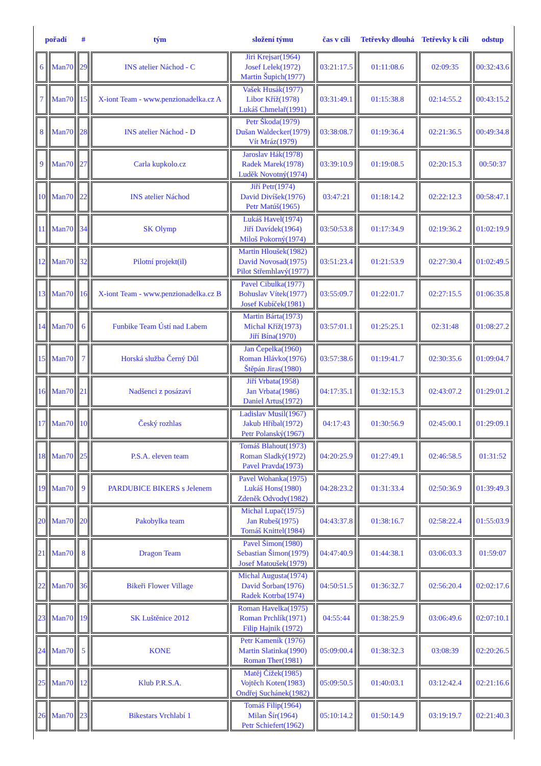| pořadí | | # | tým | složení týmu | čas v cíli | Tetřevky dlouhá | Tetřevky k cíli | odstup |
| --- | --- | --- | --- | --- | --- | --- | --- | --- |
| 6 | Man70 | 29 | INS atelier Náchod - C | Jiri Krejsar(1964) Josef Lelek(1972) Martin Šupich(1977) | 03:21:17.5 | 01:11:08.6 | 02:09:35 | 00:32:43.6 |
| 7 | Man70 | 15 | X-iont Team - www.penzionadelka.cz A | Vašek Husák(1977) Libor Kříž(1978) Lukáš Chmelař(1991) | 03:31:49.1 | 01:15:38.8 | 02:14:55.2 | 00:43:15.2 |
| 8 | Man70 | 28 | INS atelier Náchod - D | Petr Škoda(1979) Dušan Waldecker(1979) Vít Mráz(1979) | 03:38:08.7 | 01:19:36.4 | 02:21:36.5 | 00:49:34.8 |
| 9 | Man70 | 27 | Carla kupkolo.cz | Jaroslav Hák(1978) Radek Marek(1978) Luděk Novotný(1974) | 03:39:10.9 | 01:19:08.5 | 02:20:15.3 | 00:50:37 |
| 10 | Man70 | 22 | INS atelier Náchod | Jiří Petr(1974) David Divíšek(1976) Petr Matúš(1965) | 03:47:21 | 01:18:14.2 | 02:22:12.3 | 00:58:47.1 |
| 11 | Man70 | 34 | SK Olymp | Lukáš Havel(1974) Jiří Davídek(1964) Miloš Pokorný(1974) | 03:50:53.8 | 01:17:34.9 | 02:19:36.2 | 01:02:19.9 |
| 12 | Man70 | 32 | Pilotní projekt(il) | Martin Hloušek(1982) David Novosad(1975) Pilot Střemhlavý(1977) | 03:51:23.4 | 01:21:53.9 | 02:27:30.4 | 01:02:49.5 |
| 13 | Man70 | 16 | X-iont Team - www.penzionadelka.cz B | Pavel Cibulka(1977) Bohuslav Vítek(1977) Josef Kubíček(1981) | 03:55:09.7 | 01:22:01.7 | 02:27:15.5 | 01:06:35.8 |
| 14 | Man70 | 6 | Funbike Team Ústí nad Labem | Martin Bárta(1973) Michal Kříž(1973) Jiří Bína(1970) | 03:57:01.1 | 01:25:25.1 | 02:31:48 | 01:08:27.2 |
| 15 | Man70 | 7 | Horská služba Černý Důl | Jan Čepelka(1960) Roman Hlávko(1976) Štěpán Jiras(1980) | 03:57:38.6 | 01:19:41.7 | 02:30:35.6 | 01:09:04.7 |
| 16 | Man70 | 21 | Nadšenci z posázaví | Jiří Vrbata(1958) Jan Vrbata(1986) Daniel Artus(1972) | 04:17:35.1 | 01:32:15.3 | 02:43:07.2 | 01:29:01.2 |
| 17 | Man70 | 10 | Český rozhlas | Ladislav Musil(1967) Jakub Hříbal(1972) Petr Polanský(1967) | 04:17:43 | 01:30:56.9 | 02:45:00.1 | 01:29:09.1 |
| 18 | Man70 | 25 | P.S.A. eleven team | Tomáš Blahout(1973) Roman Sladký(1972) Pavel Pravda(1973) | 04:20:25.9 | 01:27:49.1 | 02:46:58.5 | 01:31:52 |
| 19 | Man70 | 9 | PARDUBICE BIKERS s Jelenem | Pavel Wohanka(1975) Lukáš Hons(1980) Zdeněk Odvody(1982) | 04:28:23.2 | 01:31:33.4 | 02:50:36.9 | 01:39:49.3 |
| 20 | Man70 | 20 | Pakobylka team | Michal Lupač(1975) Jan Rubeš(1975) Tomáš Knittel(1984) | 04:43:37.8 | 01:38:16.7 | 02:58:22.4 | 01:55:03.9 |
| 21 | Man70 | 8 | Dragon Team | Pavel Šimon(1980) Sebastian Šimon(1979) Josef Matoušek(1979) | 04:47:40.9 | 01:44:38.1 | 03:06:03.3 | 01:59:07 |
| 22 | Man70 | 36 | Bikeři Flower Village | Michal Augusta(1974) David Šorban(1976) Radek Kotrba(1974) | 04:50:51.5 | 01:36:32.7 | 02:56:20.4 | 02:02:17.6 |
| 23 | Man70 | 19 | SK Luštěnice 2012 | Roman Havelka(1975) Roman Prchlík(1971) Filip Hajnik (1972) | 04:55:44 | 01:38:25.9 | 03:06:49.6 | 02:07:10.1 |
| 24 | Man70 | 5 | KONE | Petr Kameník (1976) Martin Slatinka(1990) Roman Ther(1981) | 05:09:00.4 | 01:38:32.3 | 03:08:39 | 02:20:26.5 |
| 25 | Man70 | 12 | Klub P.R.S.A. | Matěj Čížek(1985) Vojtěch Koten(1983) Ondřej Suchánek(1982) | 05:09:50.5 | 01:40:03.1 | 03:12:42.4 | 02:21:16.6 |
| 26 | Man70 | 23 | Bikestars Vrchlabí 1 | Tomáš Filip(1964) Milan Šír(1964) Petr Schiefert(1962) | 05:10:14.2 | 01:50:14.9 | 03:19:19.7 | 02:21:40.3 |